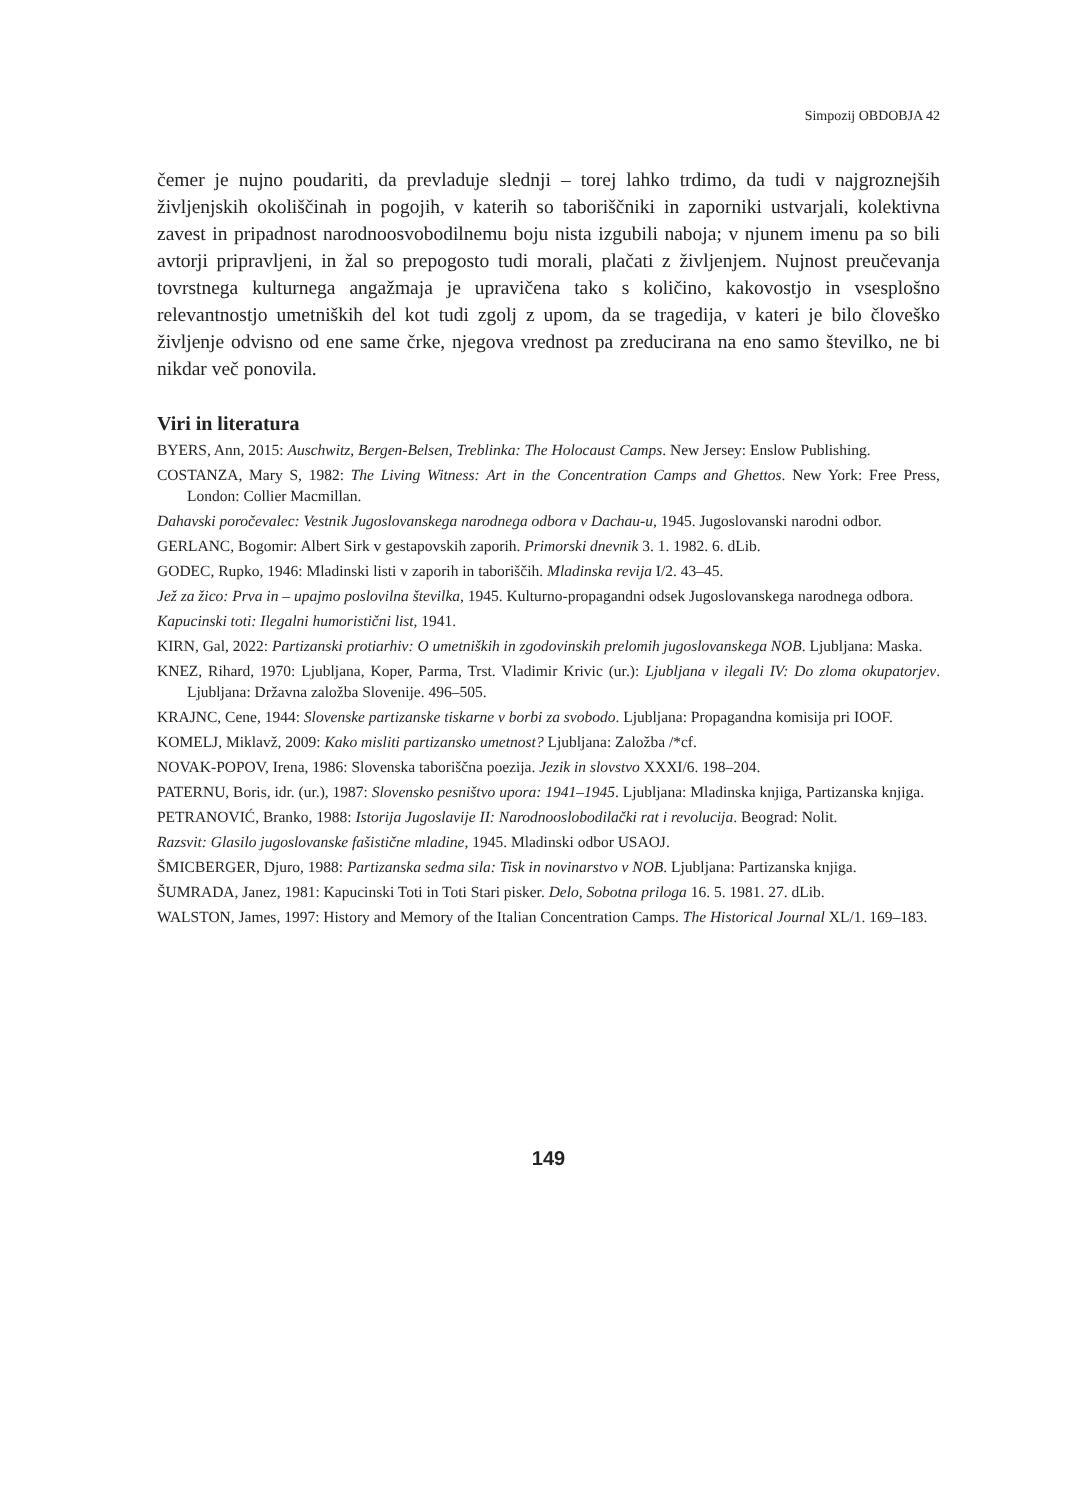Simpozij OBDOBJA 42
čemer je nujno poudariti, da prevladuje slednji – torej lahko trdimo, da tudi v najgroznejših življenjskih okoliščinah in pogojih, v katerih so taboriščniki in zaporniki ustvarjali, kolektivna zavest in pripadnost narodnoosvobodilnemu boju nista izgubili naboja; v njunem imenu pa so bili avtorji pripravljeni, in žal so prepogosto tudi morali, plačati z življenjem. Nujnost preučevanja tovrstnega kulturnega angažmaja je upravičena tako s količino, kakovostjo in vsesplošno relevantnostjo umetniških del kot tudi zgolj z upom, da se tragedija, v kateri je bilo človeško življenje odvisno od ene same črke, njegova vrednost pa zreducirana na eno samo številko, ne bi nikdar več ponovila.
Viri in literatura
BYERS, Ann, 2015: Auschwitz, Bergen-Belsen, Treblinka: The Holocaust Camps. New Jersey: Enslow Publishing.
COSTANZA, Mary S, 1982: The Living Witness: Art in the Concentration Camps and Ghettos. New York: Free Press, London: Collier Macmillan.
Dahavski poročevalec: Vestnik Jugoslovanskega narodnega odbora v Dachau-u, 1945. Jugoslovanski narodni odbor.
GERLANC, Bogomir: Albert Sirk v gestapovskih zaporih. Primorski dnevnik 3. 1. 1982. 6. dLib.
GODEC, Rupko, 1946: Mladinski listi v zaporih in taboriščih. Mladinska revija I/2. 43–45.
Jež za žico: Prva in – upajmo poslovilna številka, 1945. Kulturno-propagandni odsek Jugoslovanskega narodnega odbora.
Kapucinski toti: Ilegalni humoristični list, 1941.
KIRN, Gal, 2022: Partizanski protiarhiv: O umetniških in zgodovinskih prelomih jugoslovanskega NOB. Ljubljana: Maska.
KNEZ, Rihard, 1970: Ljubljana, Koper, Parma, Trst. Vladimir Krivic (ur.): Ljubljana v ilegali IV: Do zloma okupatorjev. Ljubljana: Državna založba Slovenije. 496–505.
KRAJNC, Cene, 1944: Slovenske partizanske tiskarne v borbi za svobodo. Ljubljana: Propagandna komisija pri IOOF.
KOMELJ, Miklavž, 2009: Kako misliti partizansko umetnost? Ljubljana: Založba /*cf.
NOVAK-POPOV, Irena, 1986: Slovenska taboriščna poezija. Jezik in slovstvo XXXI/6. 198–204.
PATERNU, Boris, idr. (ur.), 1987: Slovensko pesništvo upora: 1941–1945. Ljubljana: Mladinska knjiga, Partizanska knjiga.
PETRANOVIĆ, Branko, 1988: Istorija Jugoslavije II: Narodnooslobodilački rat i revolucija. Beograd: Nolit.
Razsvit: Glasilo jugoslovanske fašistične mladine, 1945. Mladinski odbor USAOJ.
ŠMICBERGER, Djuro, 1988: Partizanska sedma sila: Tisk in novinarstvo v NOB. Ljubljana: Partizanska knjiga.
ŠUMRADA, Janez, 1981: Kapucinski Toti in Toti Stari pisker. Delo, Sobotna priloga 16. 5. 1981. 27. dLib.
WALSTON, James, 1997: History and Memory of the Italian Concentration Camps. The Historical Journal XL/1. 169–183.
149